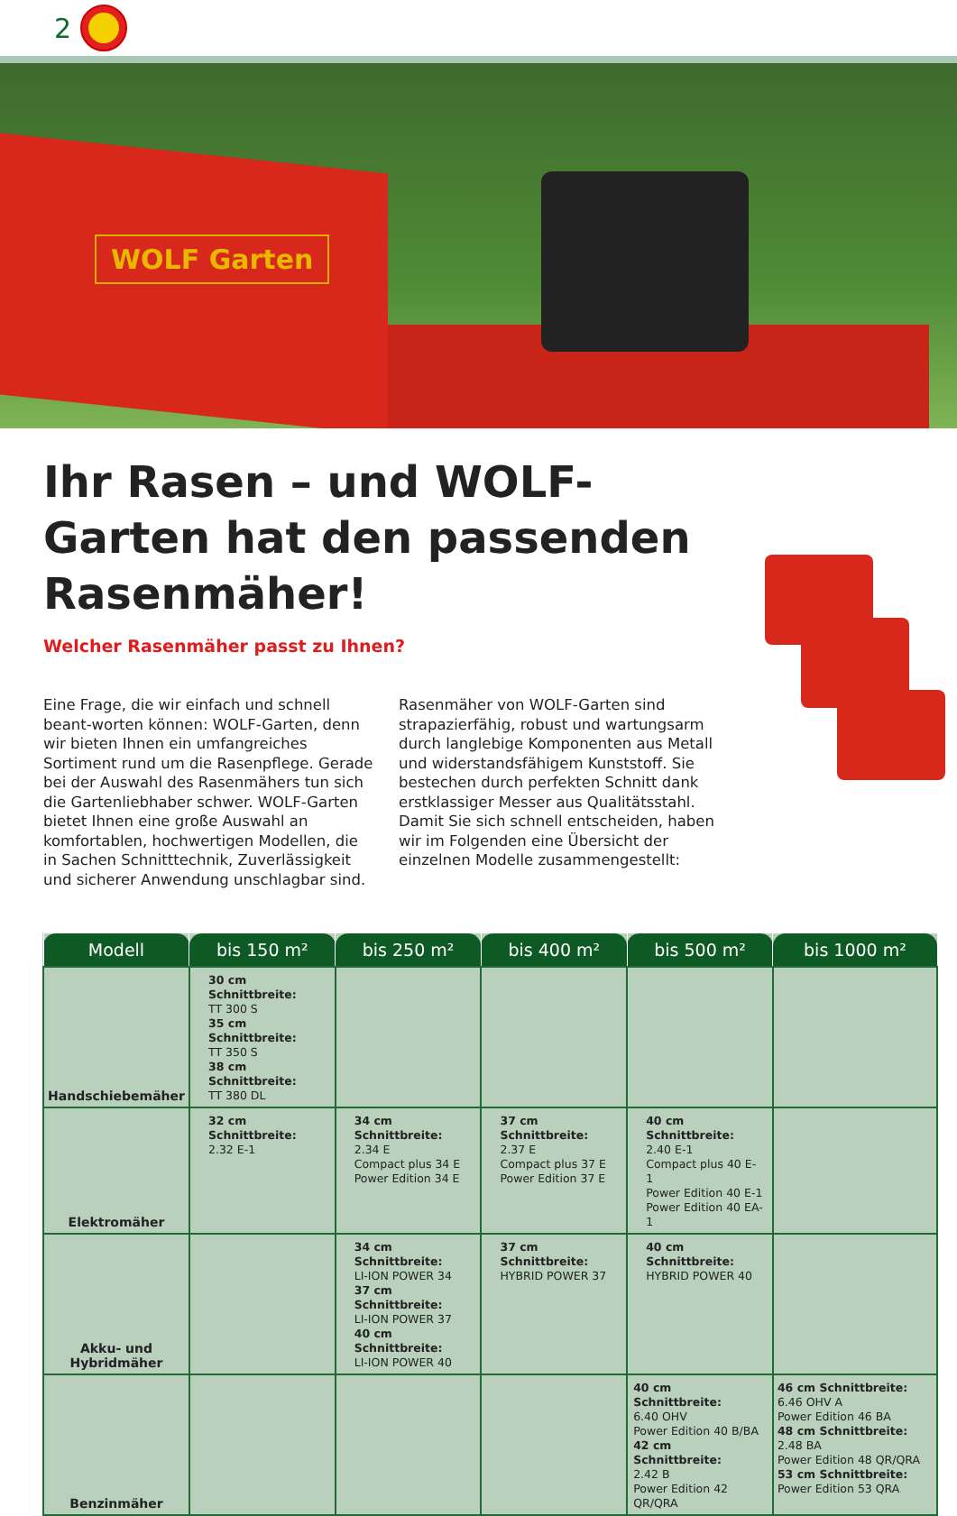2
WOLF Garten
Ihr Rasen – und WOLF-Garten hat den passenden Rasenmäher!
Welcher Rasenmäher passt zu Ihnen?
Eine Frage, die wir einfach und schnell beant-worten können: WOLF-Garten, denn wir bieten Ihnen ein umfangreiches Sortiment rund um die Rasenpflege. Gerade bei der Auswahl des Rasenmähers tun sich die Gartenliebhaber schwer. WOLF-Garten bietet Ihnen eine große Auswahl an komfortablen, hochwertigen Modellen, die in Sachen Schnitttechnik, Zuverlässigkeit und sicherer Anwendung unschlagbar sind. Rasenmäher von WOLF-Garten sind strapazierfähig, robust und wartungsarm durch langlebige Komponenten aus Metall und widerstandsfähigem Kunststoff. Sie bestechen durch perfekten Schnitt dank erstklassiger Messer aus Qualitätsstahl. Damit Sie sich schnell entscheiden, haben wir im Folgenden eine Übersicht der einzelnen Modelle zusammengestellt:
| Modell | bis 150 m² | bis 250 m² | bis 400 m² | bis 500 m² | bis 1000 m² |
| --- | --- | --- | --- | --- | --- |
| Handschiebemäher | 30 cm Schnittbreite: TT 300 S 35 cm Schnittbreite: TT 350 S 38 cm Schnittbreite: TT 380 DL | | | | |
| Elektromäher | 32 cm Schnittbreite: 2.32 E-1 | 34 cm Schnittbreite: 2.34 E Compact plus 34 E Power Edition 34 E | 37 cm Schnittbreite: 2.37 E Compact plus 37 E Power Edition 37 E | 40 cm Schnittbreite: 2.40 E-1 Compact plus 40 E-1 Power Edition 40 E-1 Power Edition 40 EA-1 | |
| Akku- und Hybridmäher | | 34 cm Schnittbreite: LI-ION POWER 34 37 cm Schnittbreite: LI-ION POWER 37 40 cm Schnittbreite: LI-ION POWER 40 | 37 cm Schnittbreite: HYBRID POWER 37 | 40 cm Schnittbreite: HYBRID POWER 40 | |
| Benzinmäher | | | | 40 cm Schnittbreite: 6.40 OHV Power Edition 40 B/BA 42 cm Schnittbreite: 2.42 B Power Edition 42 QR/QRA | 46 cm Schnittbreite: 6.46 OHV A Power Edition 46 BA 48 cm Schnittbreite: 2.48 BA Power Edition 48 QR/QRA 53 cm Schnittbreite: Power Edition 53 QRA |